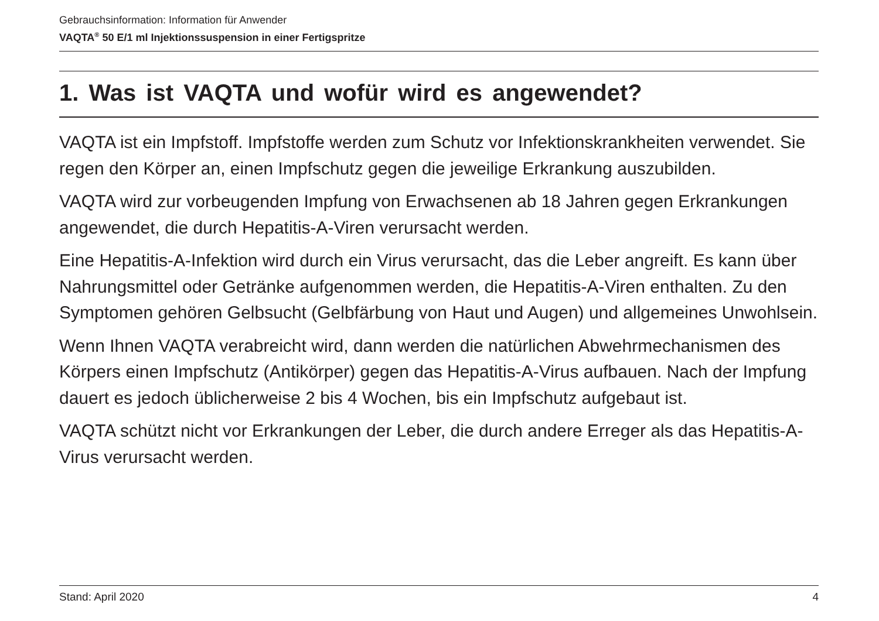Gebrauchsinformation: Information für Anwender
VAQTA<sup>®</sup> 50 E/1 ml Injektionssuspension in einer Fertigspritze
1. Was ist VAQTA und wofür wird es angewendet?
VAQTA ist ein Impfstoff. Impfstoffe werden zum Schutz vor Infektionskrankheiten verwendet. Sie regen den Körper an, einen Impfschutz gegen die jeweilige Erkrankung auszubilden.
VAQTA wird zur vorbeugenden Impfung von Erwachsenen ab 18 Jahren gegen Erkrankungen angewendet, die durch Hepatitis-A-Viren verursacht werden.
Eine Hepatitis-A-Infektion wird durch ein Virus verursacht, das die Leber angreift. Es kann über Nahrungsmittel oder Getränke aufgenommen werden, die Hepatitis-A-Viren enthalten. Zu den Symptomen gehören Gelbsucht (Gelbfärbung von Haut und Augen) und allgemeines Unwohlsein.
Wenn Ihnen VAQTA verabreicht wird, dann werden die natürlichen Abwehrmechanismen des Körpers einen Impfschutz (Antikörper) gegen das Hepatitis-A-Virus aufbauen. Nach der Impfung dauert es jedoch üblicherweise 2 bis 4 Wochen, bis ein Impfschutz aufgebaut ist.
VAQTA schützt nicht vor Erkrankungen der Leber, die durch andere Erreger als das Hepatitis-A-Virus verursacht werden.
Stand: April 2020 4